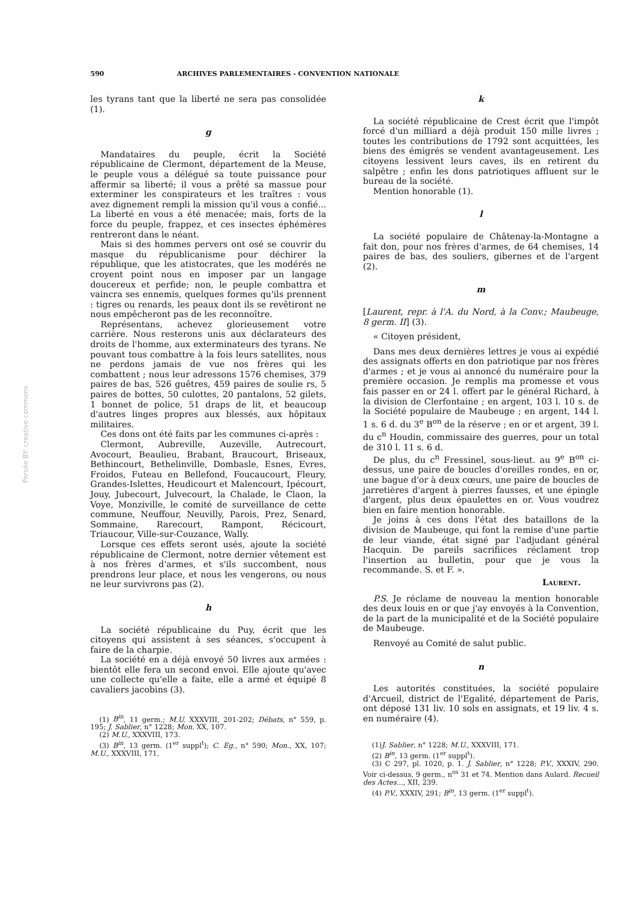590 ARCHIVES PARLEMENTAIRES - CONVENTION NATIONALE
Persée BY: creative commons
les tyrans tant que la liberté ne sera pas consolidée (1).
g
Mandataires du peuple, écrit la Société républicaine de Clermont, département de la Meuse, le peuple vous a délégué sa toute puissance pour affermir sa liberté; il vous a prêté sa massue pour exterminer les conspirateurs et les traîtres : vous avez dignement rempli la mission qu'il vous a confié... La liberté en vous a été menacée; mais, forts de la force du peuple, frappez, et ces insectes éphémères rentreront dans le néant.
Mais si des hommes pervers ont osé se couvrir du masque du républicanisme pour déchirer la république, que les atistocrates, que les modérés ne croyent point nous en imposer par un langage doucereux et perfide; non, le peuple combattra et vaincra ses ennemis, quelques formes qu'ils prennent : tigres ou renards, les peaux dont ils se revêtiront ne nous empêcheront pas de les reconnoître.
Représentans, achevez glorieusement votre carrière. Nous resterons unis aux déclarateurs des droits de l'homme, aux exterminateurs des tyrans. Ne pouvant tous combattre à la fois leurs satellites, nous ne perdons jamais de vue nos frères qui les combattent ; nous leur adressons 1576 chemises, 379 paires de bas, 526 guêtres, 459 paires de soulie rs, 5 paires de bottes, 50 culottes, 20 pantalons, 52 gilets, 1 bonnet de police, 51 draps de lit, et beaucoup d'autres linges propres aux blessés, aux hôpitaux militaires.
Ces dons ont été faits par les communes ci-après :
Clermont, Aubreville, Auzeville, Autrecourt, Avocourt, Beaulieu, Brabant, Braucourt, Briseaux, Bethincourt, Bethelinville, Dombasle, Esnes, Evres, Froidos, Futeau en Bellefond, Foucaucourt, Fleury, Grandes-Islettes, Heudicourt et Malencourt, Ipécourt, Jouy, Jubecourt, Julvecourt, la Chalade, le Claon, la Voye, Monziville, le comité de surveillance de cette commune, Neuffour, Neuvilly, Parois, Prez, Senard, Sommaine, Rarecourt, Rampont, Récicourt, Triaucour, Ville-sur-Couzance, Wally.
Lorsque ces effets seront usés, ajoute la société républicaine de Clermont, notre dernier vêtement est à nos frères d'armes, et s'ils succombent, nous prendrons leur place, et nous les vengerons, ou nous ne leur survivrons pas (2).
h
La société républicaine du Puy, écrit que les citoyens qui assistent à ses séances, s'occupent à faire de la charpie.
La société en a déjà envoyé 50 livres aux armées : bientôt elle fera un second envoi. Elle ajoute qu'avec une collecte qu'elle a faite, elle a armé et équipé 8 cavaliers jacobins (3).
(1) B<sup>in</sup>, 11 germ.; M.U. XXXVIII, 201-202; Débats, n° 559, p. 195; J. Sablier, n° 1228; Mon. XX, 107.
(2) M.U., XXXVIII, 173.
(3) B<sup>in</sup>, 13 germ. (1<sup>er</sup> suppl<sup>t</sup>); C. Eg., n° 590; Mon., XX, 107; M.U., XXXVIII, 171.
k
La société républicaine de Crest écrit que l'impôt forcé d'un milliard a déjà produit 150 mille livres ; toutes les contributions de 1792 sont acquittées, les biens des émigrés se vendent avantageusement. Les citoyens lessivent leurs caves, ils en retirent du salpêtre ; enfin les dons patriotiques affluent sur le bureau de la société.
Mention honorable (1).
l
La société populaire de Châtenay-la-Montagne a fait don, pour nos frères d'armes, de 64 chemises, 14 paires de bas, des souliers, gibernes et de l'argent (2).
m
[Laurent, repr. à l'A. du Nord, à la Conv.; Maubeuge, 8 germ. II] (3).
« Citoyen président,
Dans mes deux dernières lettres je vous ai expédié des assignats offerts en don patriotique par nos frères d'armes ; et je vous ai annoncé du numéraire pour la première occasion. Je remplis ma promesse et vous fais passer en or 24 l. offert par le général Richard, à la division de Clerfontaine ; en argent, 103 l. 10 s. de la Société populaire de Maubeuge ; en argent, 144 l. 1 s. 6 d. du 3<sup>e</sup> B<sup>on</sup> de la réserve ; en or et argent, 39 l. du c<sup>n</sup> Houdin, commissaire des guerres, pour un total de 310 l. 11 s. 6 d.
De plus, du c<sup>n</sup> Fressinel, sous-lieut. au 9<sup>e</sup> B<sup>on</sup> ci-dessus, une paire de boucles d'oreilles rondes, en or, une bague d'or à deux cœurs, une paire de boucles de jarretières d'argent à pierres fausses, et une épingle d'argent, plus deux épaulettes en or. Vous voudrez bien en faire mention honorable.
Je joins à ces dons l'état des bataillons de la division de Maubeuge, qui font la remise d'une partie de leur viande, état signé par l'adjudant général Hacquin. De pareils sacrifiices réclament trop l'insertion au bulletin, pour que je vous la recommande. S. et F. ».
Laurent.
P.S. Je réclame de nouveau la mention honorable des deux louis en or que j'ay envoyés à la Convention, de la part de la municipalité et de la Société populaire de Maubeuge.
Renvoyé au Comité de salut public.
n
Les autorités constituées, la société populaire d'Arcueil, district de l'Egalité, département de Paris, ont déposé 131 liv. 10 sols en assignats, et 19 liv. 4 s. en numéraire (4).
(1)J. Sablier, n° 1228; M.U., XXXVIII, 171.
(2) B<sup>in</sup>, 13 germ. (1<sup>er</sup> suppl<sup>t</sup>).
(3) C 297, pl. 1020, p. 1. J. Sablier, n° 1228; P.V., XXXIV, 290. Voir ci-dessus, 9 germ., n<sup>os</sup> 31 et 74. Mention dans Aulard. Recueil des Actes..., XII, 239.
(4) P.V., XXXIV, 291; B<sup>in</sup>, 13 germ. (1<sup>er</sup> suppl<sup>t</sup>).